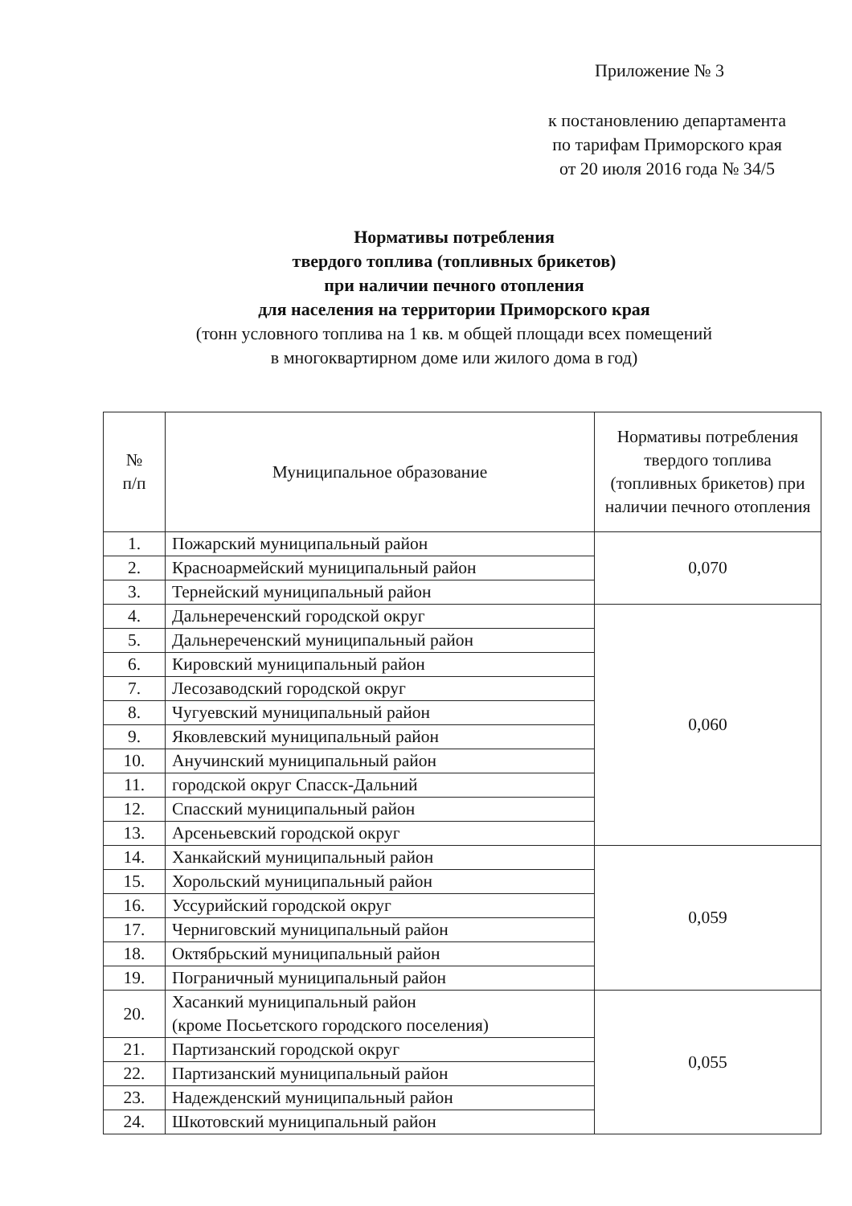Приложение № 3
к постановлению департамента
по тарифам Приморского края
от 20 июля 2016 года № 34/5
Нормативы потребления
твердого топлива (топливных брикетов)
при наличии печного отопления
для населения на территории Приморского края
(тонн условного топлива на 1 кв. м общей площади всех помещений
в многоквартирном доме или жилого дома в год)
| № п/п | Муниципальное образование | Нормативы потребления твердого топлива (топливных брикетов) при наличии печного отопления |
| --- | --- | --- |
| 1. | Пожарский муниципальный район | 0,070 |
| 2. | Красноармейский муниципальный район | |
| 3. | Тернейский муниципальный район | |
| 4. | Дальнереченский городской округ | 0,060 |
| 5. | Дальнереченский муниципальный район | |
| 6. | Кировский муниципальный район | |
| 7. | Лесозаводский городской округ | |
| 8. | Чугуевский муниципальный район | |
| 9. | Яковлевский муниципальный район | |
| 10. | Анучинский муниципальный район | |
| 11. | городской округ Спасск-Дальний | |
| 12. | Спасский муниципальный район | |
| 13. | Арсеньевский городской округ | |
| 14. | Ханкайский муниципальный район | 0,059 |
| 15. | Хорольский муниципальный район | |
| 16. | Уссурийский городской округ | |
| 17. | Черниговский муниципальный район | |
| 18. | Октябрьский муниципальный район | |
| 19. | Пограничный муниципальный район | |
| 20. | Хасанкий муниципальный район (кроме Посьетского городского поселения) | 0,055 |
| 21. | Партизанский городской округ | |
| 22. | Партизанский муниципальный район | |
| 23. | Надежденский муниципальный район | |
| 24. | Шкотовский муниципальный район | |